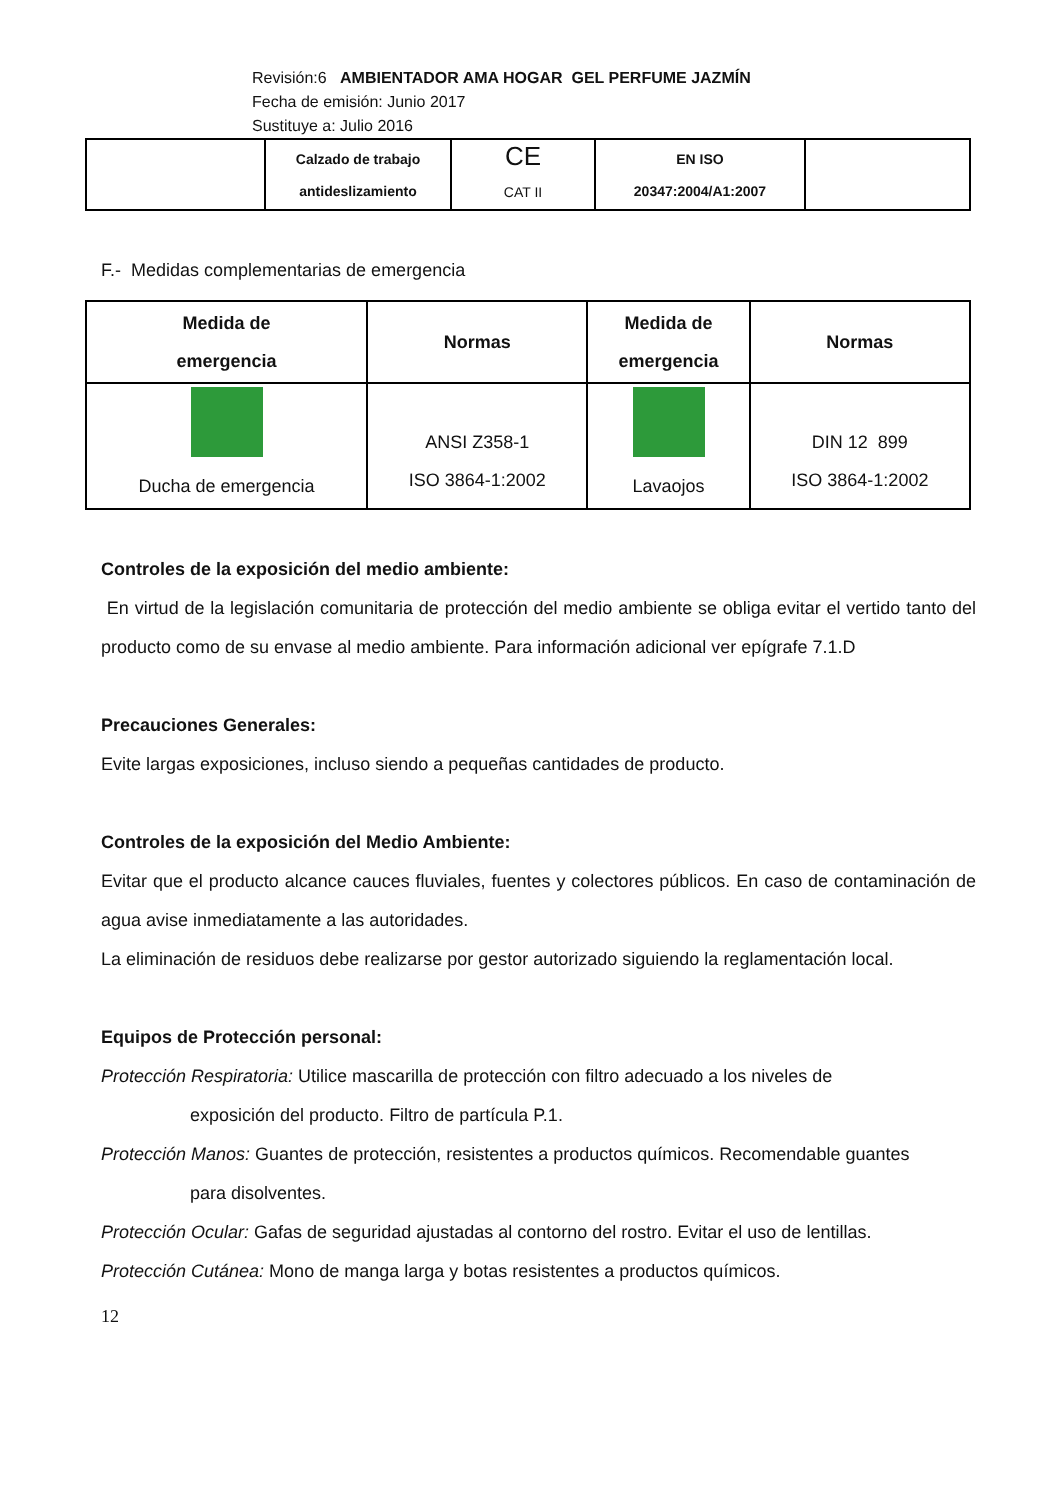Revisión:6 AMBIENTADOR AMA HOGAR GEL PERFUME JAZMÍN
Fecha de emisión: Junio 2017
Sustituye a: Julio 2016
| | Calzado de trabajo antideslizamiento | CE CAT II | EN ISO 20347:2004/A1:2007 | |
F.- Medidas complementarias de emergencia
| Medida de emergencia | Normas | Medida de emergencia | Normas |
| --- | --- | --- | --- |
| Ducha de emergencia | ANSI Z358-1 ISO 3864-1:2002 | Lavaojos | DIN 12 899 ISO 3864-1:2002 |
Controles de la exposición del medio ambiente:
En virtud de la legislación comunitaria de protección del medio ambiente se obliga evitar el vertido tanto del producto como de su envase al medio ambiente. Para información adicional ver epígrafe 7.1.D
Precauciones Generales:
Evite largas exposiciones, incluso siendo a pequeñas cantidades de producto.
Controles de la exposición del Medio Ambiente:
Evitar que el producto alcance cauces fluviales, fuentes y colectores públicos. En caso de contaminación de agua avise inmediatamente a las autoridades.
La eliminación de residuos debe realizarse por gestor autorizado siguiendo la reglamentación local.
Equipos de Protección personal:
Protección Respiratoria: Utilice mascarilla de protección con filtro adecuado a los niveles de
exposición del producto. Filtro de partícula P.1.
Protección Manos: Guantes de protección, resistentes a productos químicos. Recomendable guantes
para disolventes.
Protección Ocular: Gafas de seguridad ajustadas al contorno del rostro. Evitar el uso de lentillas.
Protección Cutánea: Mono de manga larga y botas resistentes a productos químicos.
12